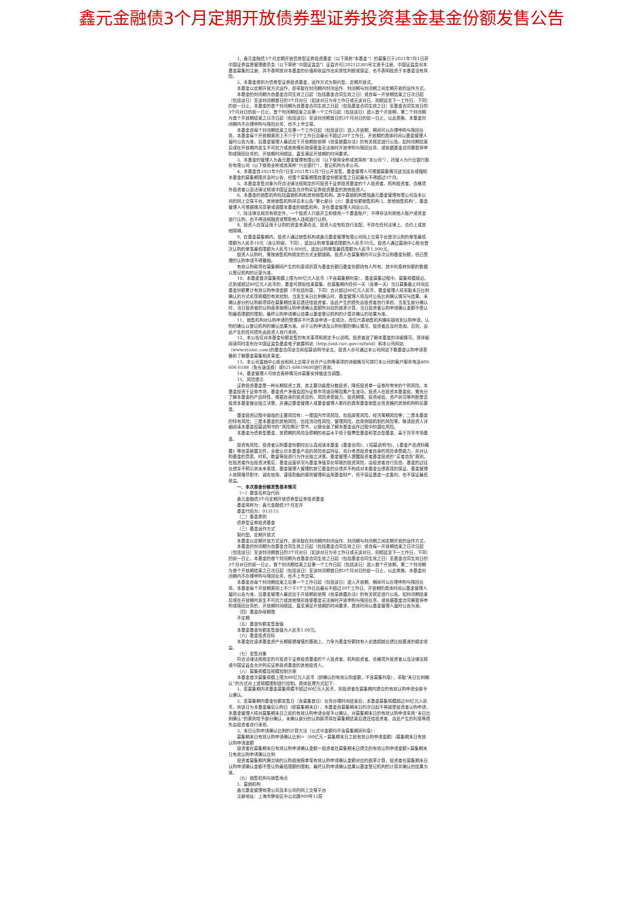鑫元金融债3个月定期开放债券型证券投资基金基金份额发售公告
1、鑫元金融债3个月定期开放债券型证券投资基金（以下简称“本基金”）的募集已于2021年7月1日获中国证券监督管理委员会（以下简称“中国证监会”）证监许可[2021]2305号文准予注册。中国证监会对本基金募集的注册，并不表明其对本基金的价值和收益作出实质性判断或保证，也不表明投资于本基金没有风险。
2、本基金类别为债券型证券投资基金，运作方式为契约型、定期开放式。
本基金以定期开放方式运作，即采取在封闭期内封闭运作、封闭期与封闭期之间定期开放的运作方式。
本基金的封闭期为自基金合同生效之日起（包括基金合同生效之日）或自每一开放期结束之日次日起（包括该日）至该封闭期首日的3个月对日（如该对日为非工作日或无该对日，则顺延至下一工作日，下同）的前一日止。本基金的首个封闭期为自基金合同生效之日起（包括基金合同生效之日）至基金合同生效日的3个月对日的前一日止。首个封闭期结束之后第一个工作日起（包括该日）进入首个开放期，第二个封闭期为首个开放期结束之日次日起（包括该日）至该封闭期首日的3个月对日的前一日止，以此类推。本基金封闭期内不办理申购与赎回业务，也不上市交易。
本基金自每个封闭期结束之后第一个工作日起（包括该日）进入开放期，期间可以办理申购与赎回业务。本基金每个开放期原则上不少于1个工作日且最长不超过20个工作日，开放期的具体时间以基金管理人届时公告为准，且基金管理人最迟应于开放期前依照《信息披露办法》的有关规定进行公告。如封闭期结束后或在开放期内发生不可抗力或其他情形致使基金无法按时开放申购与赎回业务，或依据基金合同需暂停申购或赎回业务的，开放期时间顺延，直至满足开放期的时间要求。
3、本基金的管理人为鑫元基金管理有限公司（以下使用全称或其简称“本公司”），托管人为兴业银行股份有限公司（以下使用全称或其简称“兴业银行”），登记机构为本公司。
4、本基金自2021年9月7日至2021年12月7日公开发售，基金管理人可根据募集情况适当延长或缩短本基金的募集期限并及时公告，但整个募集期限自基金份额发售之日起最长不得超过3个月。
5、本基金发售对象为符合法律法规规定的可投资于证券投资基金的个人投资者、机构投资者、合格境外投资者以及法律法规或中国证监会允许购买证券投资基金的其他投资人。
6、本基金的销售机构包括直销机构和其他销售机构。其中直销机构是指鑫元基金管理有限公司及本公司的网上交易平台，其他销售机构详见本公告“第七部分（六）基金份额销售机构 2、其他销售机构”。基金管理人可根据情况变更或调整本基金的销售机构，并在基金管理人网站公示。
7、除法律法规另有规定外，一个投资人只能开立和使用一个基金账户；不得非法利用他人账户或资金进行认购，也不得违规融资或帮助他人违规进行认购。
8、投资人应保证用于认购的资金来源合法，投资人应有权自行支配，不存在任何法律上、合约上或其他障碍。
9、在基金募集期内，投资人通过销售机构或鑫元基金管理有限公司网上交易平台首次认购的单笔最低限额为人民币10元（含认购费，下同），追加认购单笔最低限额为人民币10元。投资人通过直销中心柜台首次认购的单笔最低限额为人民币10,000元，追加认购单笔最低限额为人民币1,000元。
投资人认购时，需按销售机构规定的方式全额缴款。投资人在募集期内可以多次认购基金份额，但已受理的认购申请不得撤销。
有效认购款项在募集期间产生的利息将折算为基金份额归基金份额持有人所有，其中利息转份额的数据以登记机构的记录为准。
10、本基金首次募集规模上限为80亿元人民币（不含募集期利息）。基金募集过程中，募集规模接近、达到或超过80亿元人民币的，基金可提前结束募集。在募集期内任何一天（含第一天）当日募集截止时间后基金份额累计有效认购申请金额（不包括利息，下同）合计超过80亿元人民币，基金管理人将采取末日比例确认的方式实现规模的有效控制。当发生末日比例确认时，基金管理人将及时公告比例确认情况与结果。未确认部分的认购款项将在募集期结束后退还给投资者，由此产生的损失由投资者自行承担。当发生部分确认时，当日投资者的认购费率按照认购申请确认金额所对应的费率计算，当日投资者认购申请确认金额不受认购最低限额的限制。最终认购申请确认结果以基金登记机构的计算并确认的结果为准。
11、销售机构对认购申请的受理并不代表该申请一定成功，而仅代表销售机构确实接收到认购申请。认购的确认以登记机构的确认结果为准。对于认购申请及认购份额的确认情况，投资者应及时查询。否则，由此产生的任何损失由投资人自行承担。
12、本公告仅对本基金份额发售的有关事项和规定予以说明。投资者欲了解本基金的详细情况，请详细阅读同时发布在中国证监会基金电子披露网站（http://eid.csrc.gov.cn/fund）和本公司网站（www.xyamc.com)的基金合同全文和招募说明书全文。投资人亦可通过本公司网站下载基金认购申请表格和了解基金募集相关事宜。
13、本公司直销中心柜台和网上交易平台开户认购等事项的详细情况可拨打本公司的客户服务电话400-606-6188（免长途话费）或021-68619600进行咨询。
14、基金管理人可综合各种情况对募集安排做适当调整。
15、风险提示
证券投资基金是一种长期投资工具，其主要功能是分散投资，降低投资单一证券所带来的个别风险。本基金投资于证券市场，基金资产净值会因为证券市场波动等因素产生波动，投资人在投资本基金前，需充分了解本基金的产品特性，根据自身的投资目的、风险承受能力、投资期限、投资经验、资产状况等判断是否投资本基金做出独立决策，并通过基金管理人或基金管理人委托的具有基金销售业务资格的其他机构购买基金。
基金投资过程中面临的主要风险有：一是国内市场风险，包括政策风险、经济周期风险等；二是本基金的特有风险；三是本基金的其他风险，包括流动性风险、管理风险、启用侧袋机制的风险等。敬请投资人详细阅读本基金招募说明书的“风险揭示”章节，以便全面了解本基金运作过程中的潜在风险。
本基金为债券型基金，其预期的风险及预期的收益水平低于股票型基金和混合型基金，高于货币市场基金。
投资有风险，投资者认购基金份额时应认真阅读本基金《基金合同》、《招募说明书》、《基金产品资料概要》等信息披露文件，全面认识本基金产品的风险收益特征，充分考虑投资者自身的风险承受能力，并对认购基金的意愿、时机、数量等投资行为作出独立决策。基金管理人提醒投资者基金投资的“买者自负”原则，在投资者作出投资决策后，基金运营状况与基金净值变化导致的投资风险，由投资者自行负担。基金的过往业绩并不预示其未来表现，基金管理人管理的其它基金的业绩并不构成对本基金业绩表现的保证。基金管理人依照恪尽职守、诚实信用、谨慎勤勉的原则管理和运用基金财产，但不保证基金一定盈利，也不保证最低收益。
一、本次基金份额发售基本情况
（一）基金名称及代码
鑫元金融债3个月定期开放债券型证券投资基金
基金简称为：鑫元金融债3个月定开
基金代码为：013115
（二）基金类别
债券型证券投资基金
（三）基金运作方式
契约型、定期开放式
本基金以定期开放方式运作，即采取在封闭期内封闭运作、封闭期与封闭期之间定期开放的运作方式。
本基金的封闭期为自基金合同生效之日起（包括基金合同生效之日）或自每一开放期结束之日次日起（包括该日）至该封闭期首日的3个月对日（如该对日为非工作日或无该对日，则顺延至下一工作日，下同）的前一日止。本基金的首个封闭期为自基金合同生效之日起（包括基金合同生效之日）至基金合同生效日的3个月对日的前一日止。首个封闭期结束之后第一个工作日起（包括该日）进入首个开放期，第二个封闭期为首个开放期结束之日次日起（包括该日）至该封闭期首日的3个月对日的前一日止，以此类推。本基金封闭期内不办理申购与赎回业务，也不上市交易。
本基金自每个封闭期结束之后第一个工作日起（包括该日）进入开放期，期间可以办理申购与赎回业务。本基金每个开放期原则上不少于1个工作日且最长不超过20个工作日，开放期的具体时间以基金管理人届时公告为准，且基金管理人最迟应于开放期前依照《信息披露办法》的有关规定进行公告。如封闭期结束后或在开放期内发生不可抗力或其他情形致使基金无法按时开放申购与赎回业务，或依据基金合同需暂停申购或赎回业务的，开放期时间顺延，直至满足开放期的时间要求，具体时间以基金管理人届时公告为准。
（四）基金存续期限
不定期
（五）基金份额发售面值
本基金基金份额发售面值为人民币1.00元。
（六）基金投资目标
本基金在追求基金资产长期稳健增值的基础上，力争为基金份额持有人创造超越业绩比较基准的稳定收益。
（七）发售对象
符合法律法规规定的可投资于证券投资基金的个人投资者、机构投资者、合格境外投资者以及法律法规或中国证监会允许购买证券投资基金的其他投资人。
（八）募集规模及规模控制方案
本基金首次募集规模上限为80亿元人民币（即确认的有效认购金额，不含募集利息），采取“末日比例确认”的方式对上述规模限制进行控制。具体处理方式如下：
1、若募集期内本基金募集规模不超过80亿元人民币，则投资者在募集期内提交的有效认购申请全部予以确认。
2、若募集期内基金份额发售日（含募集首日）业务办理时间结束后，本基金募集规模超过80亿元人民币，则该日为本基金最后认购日（即募集期末日），本基金自募集期末日的次日起不再接受投资者认购申请，本基金管理人将对募集期末日之前的有效认购申请全部予以确认，对募集期末日的有效认购申请采用“末日比例确认”的原则给予部分确认，未确认部分的认购款项将在募集期结束后退还给投资者，由此产生的利息等损失由投资者自行承担。
3、末日认购申请确认比例的计算方法（公式中金额均不含募集期间利息）：
募集期末日有效认购申请确认比例＝（80亿元－募集期末日之前有效认购申请金额）/募集期末日有效认购申请金额
投资者在募集期末日有效认购申请确认金额＝投资者在募集期末日提交的有效认购申请金额×募集期末日有效认购申请确认比例
投资者募集期内需交纳的认购费按照单笔有效认购申请确认金额对应的费率计算，投资者在募集期末日认购申请确认金额不受认购最低限额的限制。最终认购申请确认结果以基金登记机构的计算并确认的结果为准。
（九）销售机构与销售地点
1、直销机构
鑫元基金管理有限公司及本公司的网上交易平台
注册地址：上海市静安区中山北路909号12层